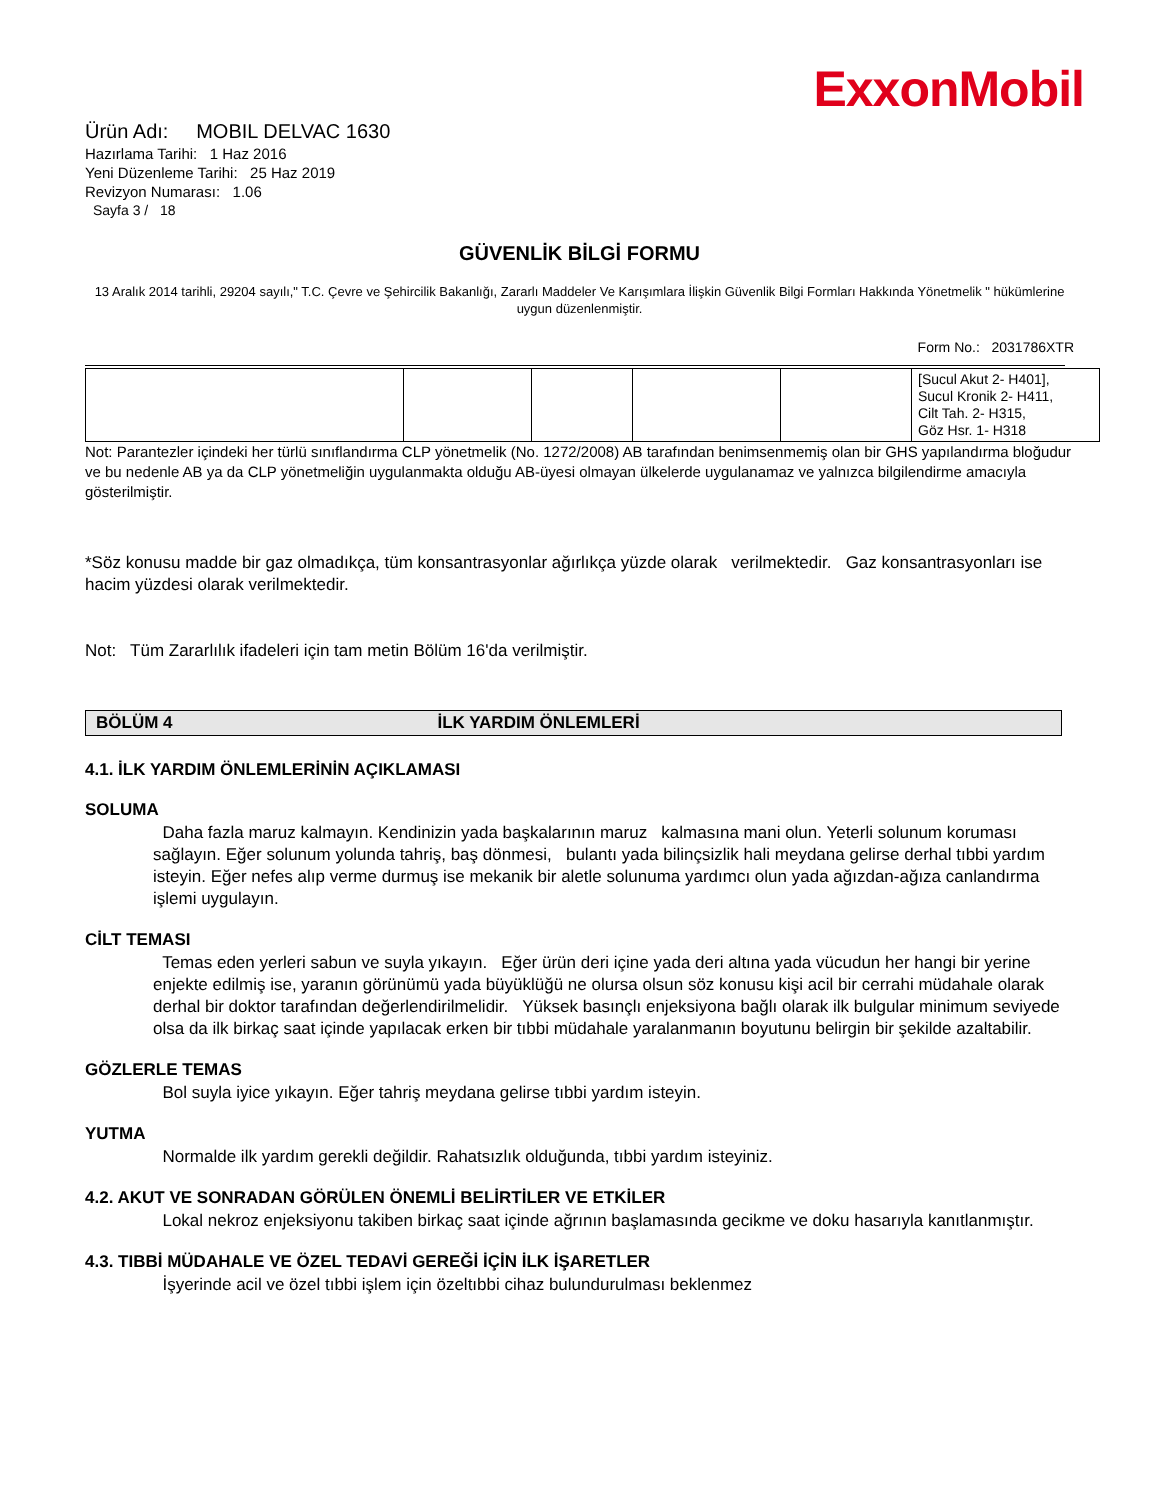ExxonMobil
Ürün Adı: MOBIL DELVAC 1630
Hazırlama Tarihi: 1 Haz 2016
Yeni Düzenleme Tarihi: 25 Haz 2019
Revizyon Numarası: 1.06
Sayfa 3 / 18
GÜVENLİK BİLGİ FORMU
13 Aralık 2014 tarihli, 29204 sayılı," T.C. Çevre ve Şehircilik Bakanlığı, Zararlı Maddeler Ve Karışımlara İlişkin Güvenlik Bilgi Formları Hakkında Yönetmelik " hükümlerine uygun düzenlenmiştir.
Form No.: 2031786XTR
| | | | | | [Sucul Akut 2- H401], Sucul Kronik 2- H411, Cilt Tah. 2- H315, Göz Hsr. 1- H318 |
Not: Parantezler içindeki her türlü sınıflandırma CLP yönetmelik (No. 1272/2008) AB tarafından benimsenmemiş olan bir GHS yapılandırma bloğudur ve bu nedenle AB ya da CLP yönetmeliğin uygulanmakta olduğu AB-üyesi olmayan ülkelerde uygulanamaz ve yalnızca bilgilendirme amacıyla gösterilmiştir.
*Söz konusu madde bir gaz olmadıkça, tüm konsantrasyonlar ağırlıkça yüzde olarak verilmektedir. Gaz konsantrasyonları ise hacim yüzdesi olarak verilmektedir.
Not: Tüm Zararlılık ifadeleri için tam metin Bölüm 16'da verilmiştir.
BÖLÜM 4 İLK YARDIM ÖNLEMLERİ
4.1. İLK YARDIM ÖNLEMLERİNİN AÇIKLAMASI
SOLUMA
Daha fazla maruz kalmayın. Kendinizin yada başkalarının maruz kalmasına mani olun. Yeterli solunum koruması sağlayın. Eğer solunum yolunda tahriş, baş dönmesi, bulantı yada bilinçsizlik hali meydana gelirse derhal tıbbi yardım isteyin. Eğer nefes alıp verme durmuş ise mekanik bir aletle solunuma yardımcı olun yada ağızdan-ağıza canlandırma işlemi uygulayın.
CİLT TEMASI
Temas eden yerleri sabun ve suyla yıkayın. Eğer ürün deri içine yada deri altına yada vücudun her hangi bir yerine enjekte edilmiş ise, yaranın görünümü yada büyüklüğü ne olursa olsun söz konusu kişi acil bir cerrahi müdahale olarak derhal bir doktor tarafından değerlendirilmelidir. Yüksek basınçlı enjeksiyona bağlı olarak ilk bulgular minimum seviyede olsa da ilk birkaç saat içinde yapılacak erken bir tıbbi müdahale yaralanmanın boyutunu belirgin bir şekilde azaltabilir.
GÖZLERLE TEMAS
Bol suyla iyice yıkayın. Eğer tahriş meydana gelirse tıbbi yardım isteyin.
YUTMA
Normalde ilk yardım gerekli değildir. Rahatsızlık olduğunda, tıbbi yardım isteyiniz.
4.2. AKUT VE SONRADAN GÖRÜLEN ÖNEMLİ BELİRTİLER VE ETKİLER
Lokal nekroz enjeksiyonu takiben birkaç saat içinde ağrının başlamasında gecikme ve doku hasarıyla kanıtlanmıştır.
4.3. TIBBİ MÜDAHALE VE ÖZEL TEDAVİ GEREĞİ İÇİN İLK İŞARETLER
İşyerinde acil ve özel tıbbi işlem için özeltıbbi cihaz bulundurulması beklenmez